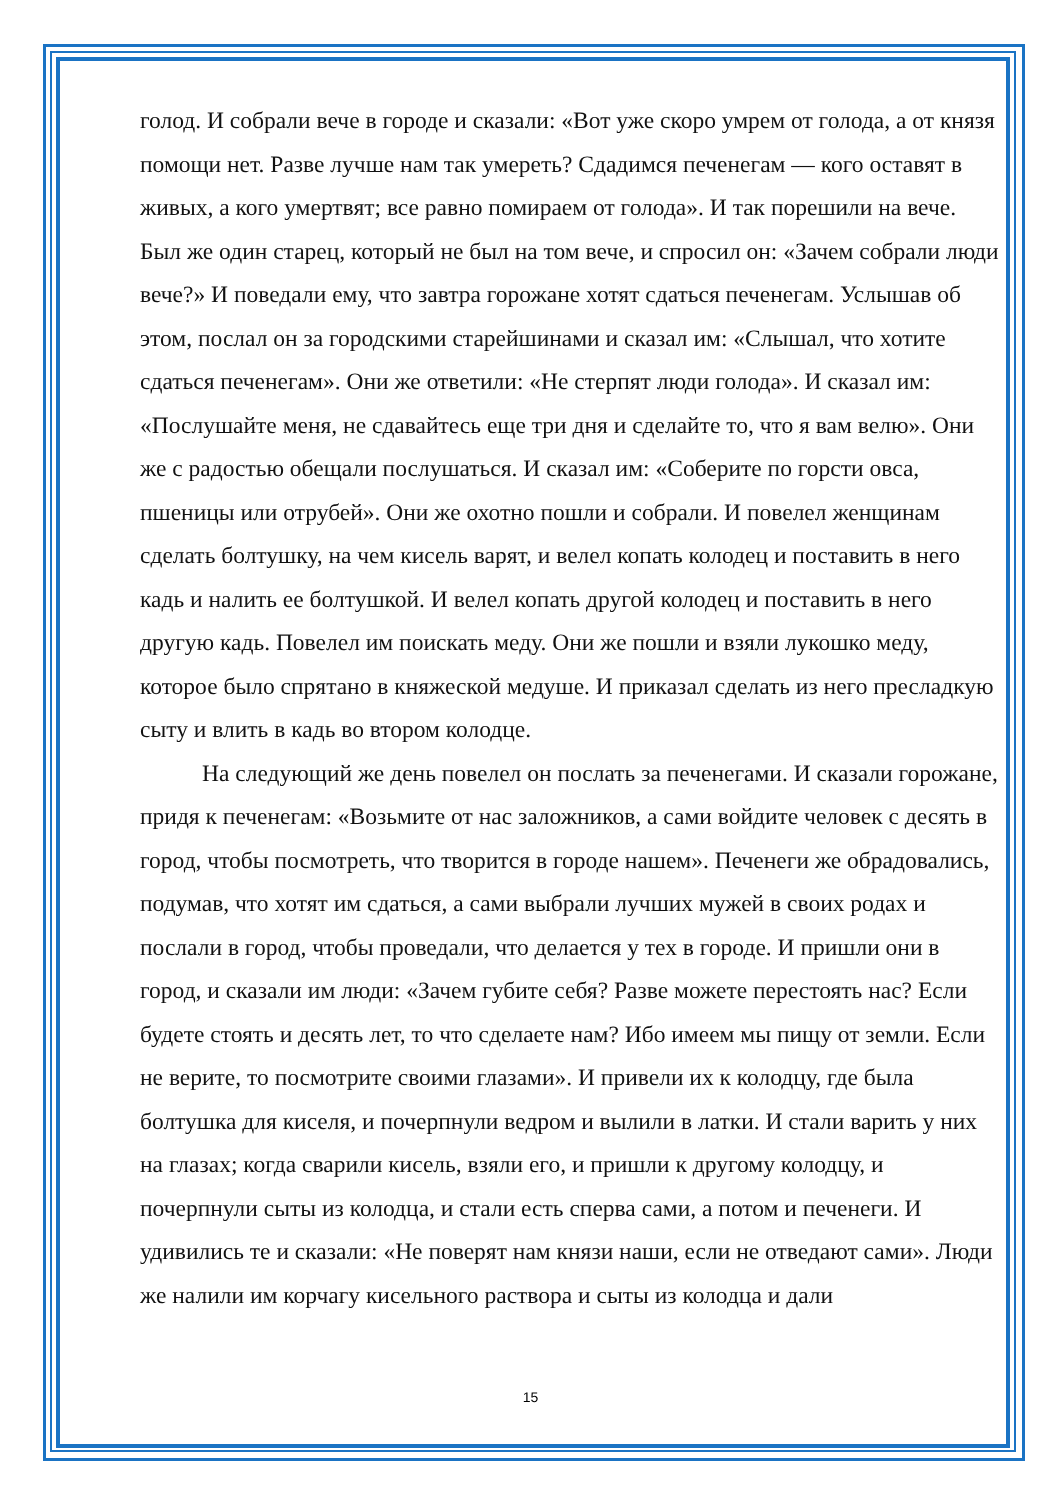голод. И собрали вече в городе и сказали: «Вот уже скоро умрем от голода, а от князя помощи нет. Разве лучше нам так умереть? Сдадимся печенегам — кого оставят в живых, а кого умертвят; все равно помираем от голода». И так порешили на вече. Был же один старец, который не был на том вече, и спросил он: «Зачем собрали люди вече?» И поведали ему, что завтра горожане хотят сдаться печенегам. Услышав об этом, послал он за городскими старейшинами и сказал им: «Слышал, что хотите сдаться печенегам». Они же ответили: «Не стерпят люди голода». И сказал им: «Послушайте меня, не сдавайтесь еще три дня и сделайте то, что я вам велю». Они же с радостью обещали послушаться. И сказал им: «Соберите по горсти овса, пшеницы или отрубей». Они же охотно пошли и собрали. И повелел женщинам сделать болтушку, на чем кисель варят, и велел копать колодец и поставить в него кадь и налить ее болтушкой. И велел копать другой колодец и поставить в него другую кадь. Повелел им поискать меду. Они же пошли и взяли лукошко меду, которое было спрятано в княжеской медуше. И приказал сделать из него пресладкую сыту и влить в кадь во втором колодце.
На следующий же день повелел он послать за печенегами. И сказали горожане, придя к печенегам: «Возьмите от нас заложников, а сами войдите человек с десять в город, чтобы посмотреть, что творится в городе нашем». Печенеги же обрадовались, подумав, что хотят им сдаться, а сами выбрали лучших мужей в своих родах и послали в город, чтобы проведали, что делается у тех в городе. И пришли они в город, и сказали им люди: «Зачем губите себя? Разве можете перестоять нас? Если будете стоять и десять лет, то что сделаете нам? Ибо имеем мы пищу от земли. Если не верите, то посмотрите своими глазами». И привели их к колодцу, где была болтушка для киселя, и почерпнули ведром и вылили в латки. И стали варить у них на глазах; когда сварили кисель, взяли его, и пришли к другому колодцу, и почерпнули сыты из колодца, и стали есть сперва сами, а потом и печенеги. И удивились те и сказали: «Не поверят нам князи наши, если не отведают сами». Люди же налили им корчагу кисельного раствора и сыты из колодца и дали
15